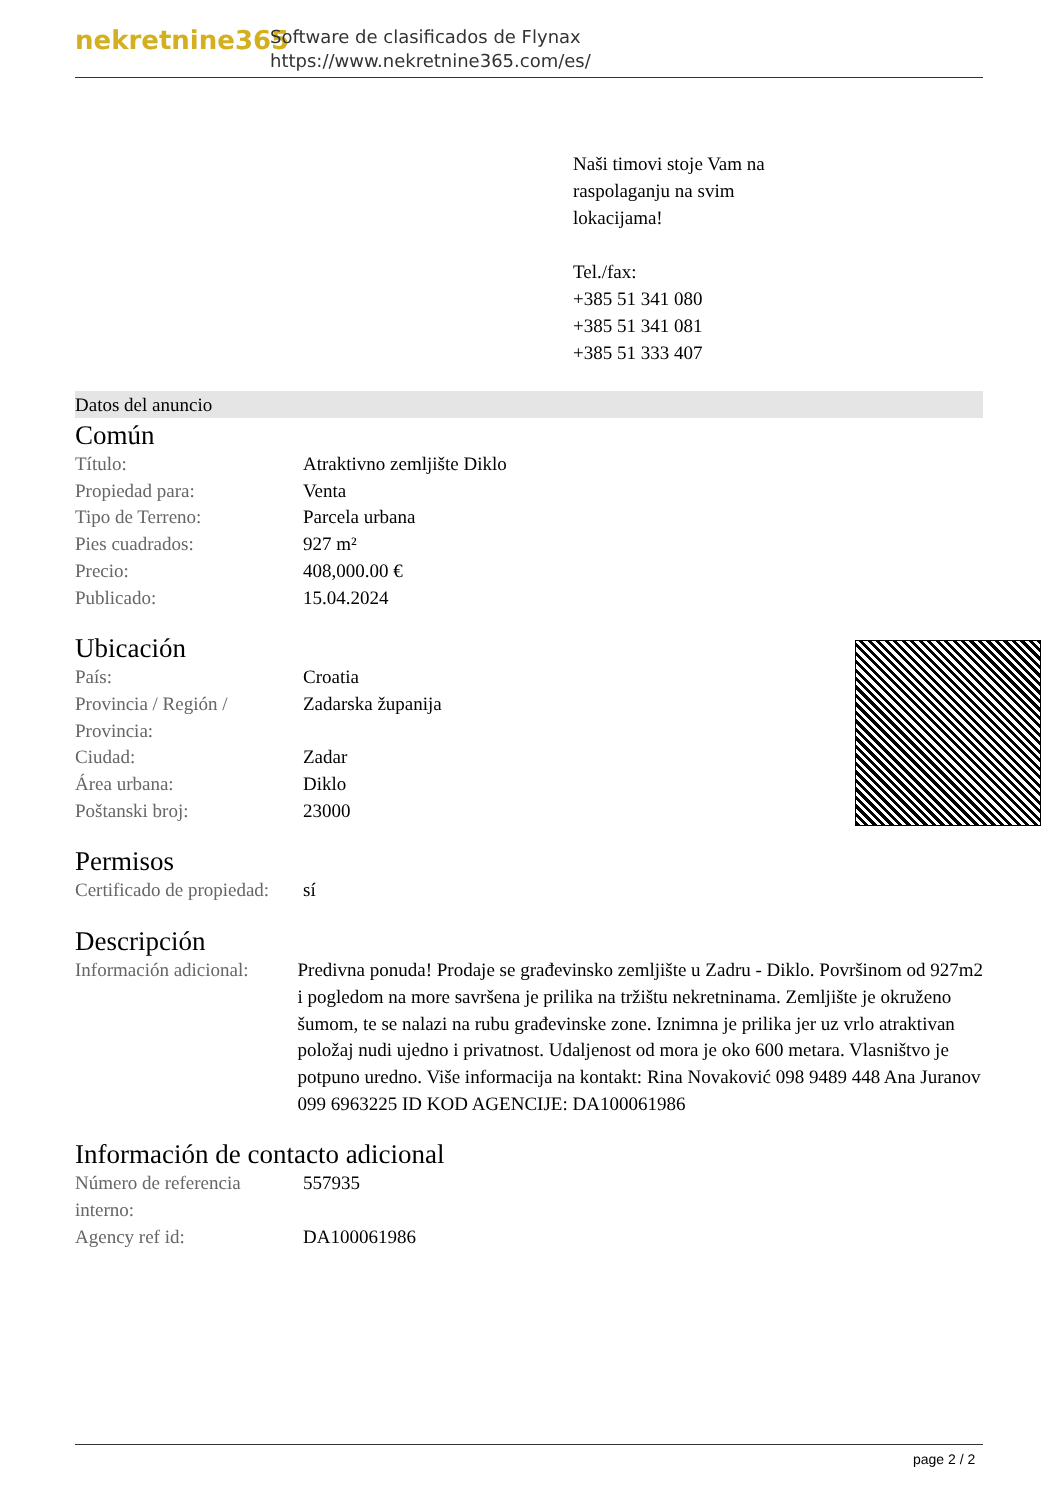nekretnine365
Software de clasificados de Flynax
https://www.nekretnine365.com/es/
Naši timovi stoje Vam na
raspolaganju na svim
lokacijama!
Tel./fax:
+385 51 341 080
+385 51 341 081
+385 51 333 407
Datos del anuncio
Común
| Título: | Atraktivno zemljište Diklo |
| Propiedad para: | Venta |
| Tipo de Terreno: | Parcela urbana |
| Pies cuadrados: | 927 m² |
| Precio: | 408,000.00 € |
| Publicado: | 15.04.2024 |
Ubicación
| País: | Croatia |
| Provincia / Región / Provincia: | Zadarska županija |
| Ciudad: | Zadar |
| Área urbana: | Diklo |
| Poštanski broj: | 23000 |
Permisos
| Certificado de propiedad: | sí |
Descripción
| Información adicional: | Predivna ponuda! Prodaje se građevinsko zemljište u Zadru - Diklo. Površinom od 927m2 i pogledom na more savršena je prilika na tržištu nekretninama. Zemljište je okruženo šumom, te se nalazi na rubu građevinske zone. Iznimna je prilika jer uz vrlo atraktivan položaj nudi ujedno i privatnost. Udaljenost od mora je oko 600 metara. Vlasništvo je potpuno uredno. Više informacija na kontakt: Rina Novaković 098 9489 448 Ana Juranov 099 6963225 ID KOD AGENCIJE: DA100061986 |
Información de contacto adicional
| Número de referencia interno: | 557935 |
| Agency ref id: | DA100061986 |
page 2 / 2